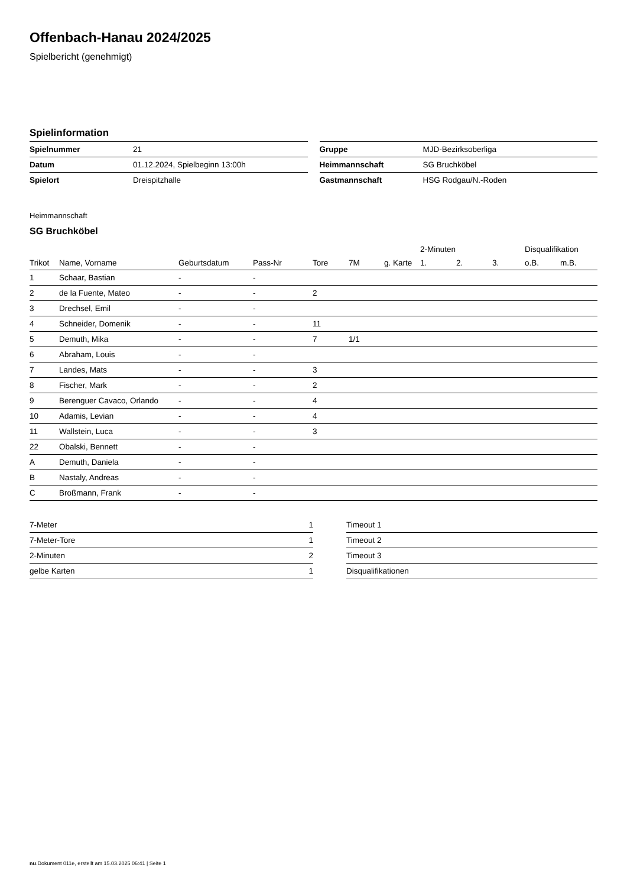Offenbach-Hanau 2024/2025
Spielbericht (genehmigt)
Spielinformation
| Spielnummer | 21 |
| Datum | 01.12.2024, Spielbeginn 13:00h |
| Spielort | Dreispitzhalle |
| Gruppe | MJD-Bezirksoberliga |
| Heimmannschaft | SG Bruchköbel |
| Gastmannschaft | HSG Rodgau/N.-Roden |
Heimmannschaft
SG Bruchköbel
| | | | | | | | 2-Minuten | | | Disqualifikation | |
| --- | --- | --- | --- | --- | --- | --- | --- | --- | --- | --- | --- |
| Trikot | Name, Vorname | Geburtsdatum | Pass-Nr | Tore | 7M | g. Karte | 1. | 2. | 3. | o.B. | m.B. |
| 1 | Schaar, Bastian | - | - | | | | | | | | |
| 2 | de la Fuente, Mateo | - | - | 2 | | | | | | | |
| 3 | Drechsel, Emil | - | - | | | | | | | | |
| 4 | Schneider, Domenik | - | - | 11 | | | | | | | |
| 5 | Demuth, Mika | - | - | 7 | 1/1 | | | | | | |
| 6 | Abraham, Louis | - | - | | | | | | | | |
| 7 | Landes, Mats | - | - | 3 | | | | | | | |
| 8 | Fischer, Mark | - | - | 2 | | | | | | | |
| 9 | Berenguer Cavaco, Orlando | - | - | 4 | | | | | | | |
| 10 | Adamis, Levian | - | - | 4 | | | | | | | |
| 11 | Wallstein, Luca | - | - | 3 | | | | | | | |
| 22 | Obalski, Bennett | - | - | | | | | | | | |
| A | Demuth, Daniela | - | - | | | | | | | | |
| B | Nastaly, Andreas | - | - | | | | | | | | |
| C | Broßmann, Frank | - | - | | | | | | | | |
| 7-Meter | 1 |
| 7-Meter-Tore | 1 |
| 2-Minuten | 2 |
| gelbe Karten | 1 |
| Timeout 1 |
| Timeout 2 |
| Timeout 3 |
| Disqualifikationen |
nu.Dokument 011e, erstellt am 15.03.2025 06:41 | Seite 1